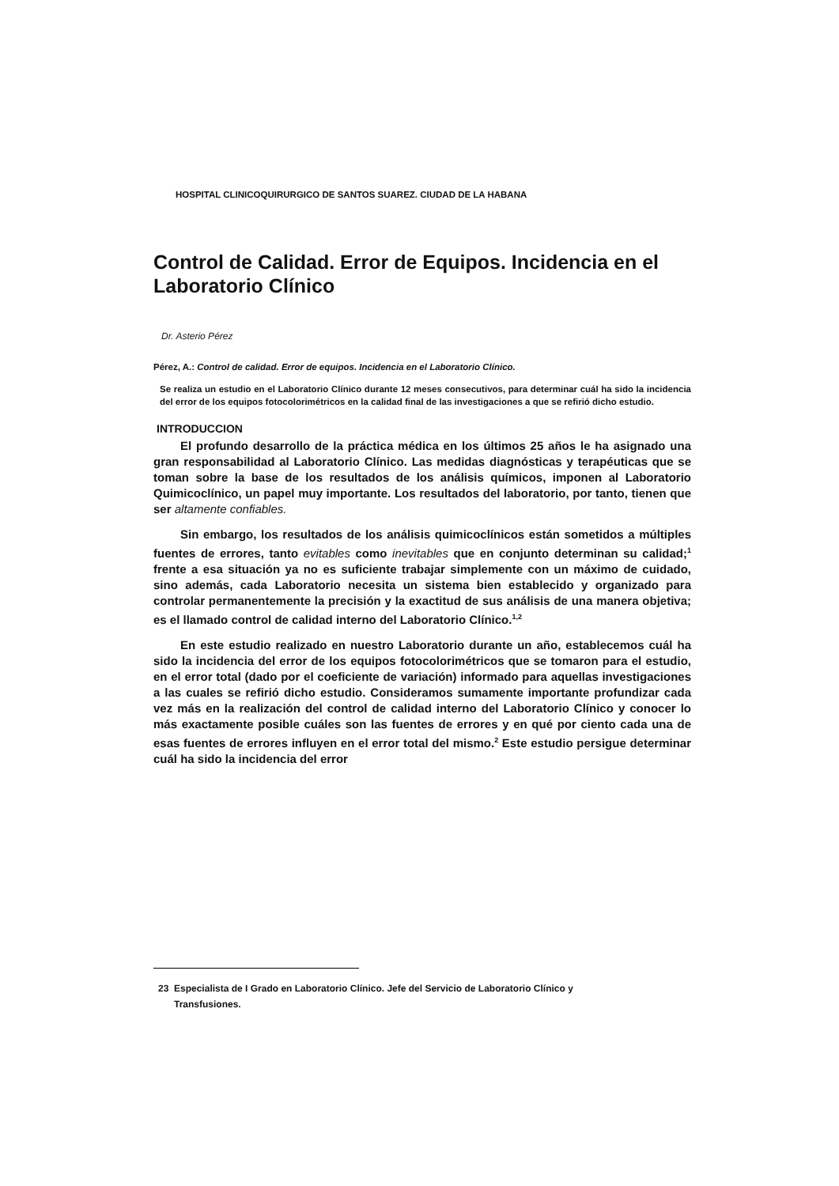HOSPITAL CLINICOQUIRURGICO DE SANTOS SUAREZ. CIUDAD DE LA HABANA
Control de Calidad. Error de Equipos. Incidencia en el Laboratorio Clínico
Dr. Asterio Pérez
Pérez, A.: Control de calidad. Error de equipos. Incidencia en el Laboratorio Clínico.
Se realiza un estudio en el Laboratorio Clínico durante 12 meses consecutivos, para determinar cuál ha sido la incidencia del error de los equipos fotocolorimétricos en la calidad final de las investigaciones a que se refirió dicho estudio.
INTRODUCCION
El profundo desarrollo de la práctica médica en los últimos 25 años le ha asignado una gran responsabilidad al Laboratorio Clínico. Las medidas diagnósticas y terapéuticas que se toman sobre la base de los resultados de los análisis químicos, imponen al Laboratorio Quimicoclínico, un papel muy importante. Los resultados del laboratorio, por tanto, tienen que ser altamente confiables.
Sin embargo, los resultados de los análisis quimicoclínicos están sometidos a múltiples fuentes de errores, tanto evitables como inevitables que en conjunto determinan su calidad;<sup>1</sup> frente a esa situación ya no es suficiente trabajar simplemente con un máximo de cuidado, sino además, cada Laboratorio necesita un sistema bien establecido y organizado para controlar permanentemente la precisión y la exactitud de sus análisis de una manera objetiva; es el llamado control de calidad interno del Laboratorio Clínico.<sup>1,2</sup>
En este estudio realizado en nuestro Laboratorio durante un año, establecemos cuál ha sido la incidencia del error de los equipos fotocolorimétricos que se tomaron para el estudio, en el error total (dado por el coeficiente de variación) informado para aquellas investigaciones a las cuales se refirió dicho estudio. Consideramos sumamente importante profundizar cada vez más en la realización del control de calidad interno del Laboratorio Clínico y conocer lo más exactamente posible cuáles son las fuentes de errores y en qué por ciento cada una de esas fuentes de errores influyen en el error total del mismo.<sup>2</sup> Este estudio persigue determinar cuál ha sido la incidencia del error
23 Especialista de I Grado en Laboratorio Clínico. Jefe del Servicio de Laboratorio Clínico y
Transfusiones.